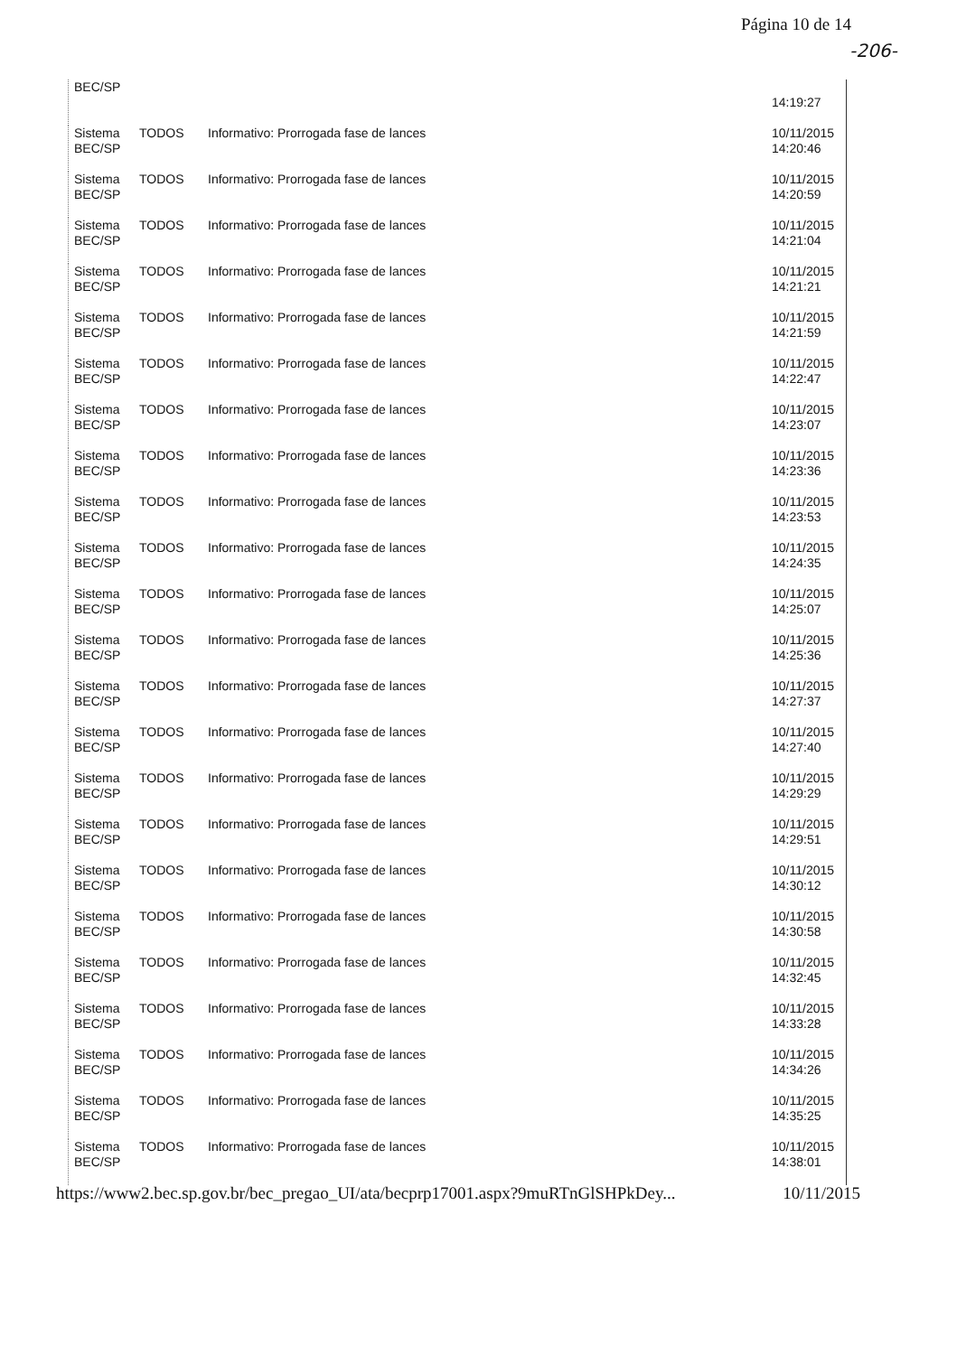Página 10 de 14
-206-
| BEC/SP | | | 14:19:27 |
| Sistema BEC/SP | TODOS | Informativo: Prorrogada fase de lances | 10/11/2015 14:20:46 |
| Sistema BEC/SP | TODOS | Informativo: Prorrogada fase de lances | 10/11/2015 14:20:59 |
| Sistema BEC/SP | TODOS | Informativo: Prorrogada fase de lances | 10/11/2015 14:21:04 |
| Sistema BEC/SP | TODOS | Informativo: Prorrogada fase de lances | 10/11/2015 14:21:21 |
| Sistema BEC/SP | TODOS | Informativo: Prorrogada fase de lances | 10/11/2015 14:21:59 |
| Sistema BEC/SP | TODOS | Informativo: Prorrogada fase de lances | 10/11/2015 14:22:47 |
| Sistema BEC/SP | TODOS | Informativo: Prorrogada fase de lances | 10/11/2015 14:23:07 |
| Sistema BEC/SP | TODOS | Informativo: Prorrogada fase de lances | 10/11/2015 14:23:36 |
| Sistema BEC/SP | TODOS | Informativo: Prorrogada fase de lances | 10/11/2015 14:23:53 |
| Sistema BEC/SP | TODOS | Informativo: Prorrogada fase de lances | 10/11/2015 14:24:35 |
| Sistema BEC/SP | TODOS | Informativo: Prorrogada fase de lances | 10/11/2015 14:25:07 |
| Sistema BEC/SP | TODOS | Informativo: Prorrogada fase de lances | 10/11/2015 14:25:36 |
| Sistema BEC/SP | TODOS | Informativo: Prorrogada fase de lances | 10/11/2015 14:27:37 |
| Sistema BEC/SP | TODOS | Informativo: Prorrogada fase de lances | 10/11/2015 14:27:40 |
| Sistema BEC/SP | TODOS | Informativo: Prorrogada fase de lances | 10/11/2015 14:29:29 |
| Sistema BEC/SP | TODOS | Informativo: Prorrogada fase de lances | 10/11/2015 14:29:51 |
| Sistema BEC/SP | TODOS | Informativo: Prorrogada fase de lances | 10/11/2015 14:30:12 |
| Sistema BEC/SP | TODOS | Informativo: Prorrogada fase de lances | 10/11/2015 14:30:58 |
| Sistema BEC/SP | TODOS | Informativo: Prorrogada fase de lances | 10/11/2015 14:32:45 |
| Sistema BEC/SP | TODOS | Informativo: Prorrogada fase de lances | 10/11/2015 14:33:28 |
| Sistema BEC/SP | TODOS | Informativo: Prorrogada fase de lances | 10/11/2015 14:34:26 |
| Sistema BEC/SP | TODOS | Informativo: Prorrogada fase de lances | 10/11/2015 14:35:25 |
| Sistema BEC/SP | TODOS | Informativo: Prorrogada fase de lances | 10/11/2015 14:38:01 |
https://www2.bec.sp.gov.br/bec_pregao_UI/ata/becprp17001.aspx?9muRTnGlSHPkDey... 10/11/2015